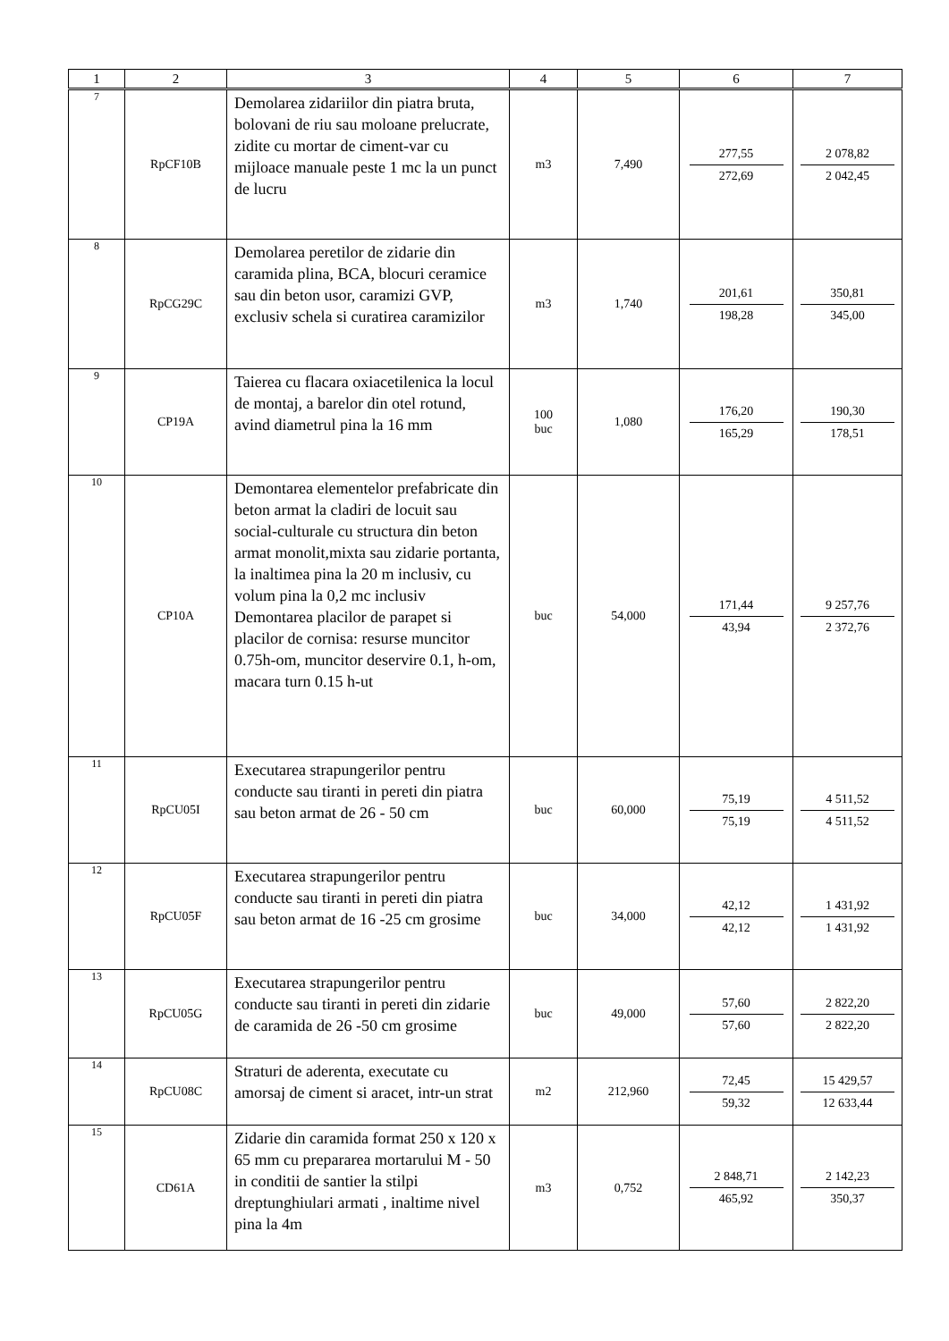| 1 | 2 | 3 | 4 | 5 | 6 | 7 |
| --- | --- | --- | --- | --- | --- | --- |
| 7 | RpCF10B | Demolarea zidariilor din piatra bruta, bolovani de riu sau moloane prelucrate, zidite cu mortar de ciment-var cu mijloace manuale peste 1 mc la un punct de lucru | m3 | 7,490 | 277,55 272,69 | 2 078,82 2 042,45 |
| 8 | RpCG29C | Demolarea peretilor de zidarie din caramida plina, BCA, blocuri ceramice sau din beton usor, caramizi GVP, exclusiv schela si curatirea caramizilor | m3 | 1,740 | 201,61 198,28 | 350,81 345,00 |
| 9 | CP19A | Taierea cu flacara oxiacetilenica la locul de montaj, a barelor din otel rotund, avind diametrul pina la 16 mm | 100 buc | 1,080 | 176,20 165,29 | 190,30 178,51 |
| 10 | CP10A | Demontarea elementelor prefabricate din beton armat la cladiri de locuit sau social-culturale cu structura din beton armat monolit,mixta sau zidarie portanta, la inaltimea pina la 20 m inclusiv, cu volum pina la 0,2 mc inclusiv Demontarea placilor de parapet si placilor de cornisa: resurse muncitor 0.75h-om, muncitor deservire 0.1, h-om, macara turn 0.15 h-ut | buc | 54,000 | 171,44 43,94 | 9 257,76 2 372,76 |
| 11 | RpCU05I | Executarea strapungerilor pentru conducte sau tiranti in pereti din piatra sau beton armat de 26 - 50 cm | buc | 60,000 | 75,19 75,19 | 4 511,52 4 511,52 |
| 12 | RpCU05F | Executarea strapungerilor pentru conducte sau tiranti in pereti din piatra sau beton armat de 16 -25 cm grosime | buc | 34,000 | 42,12 42,12 | 1 431,92 1 431,92 |
| 13 | RpCU05G | Executarea strapungerilor pentru conducte sau tiranti in pereti din zidarie de caramida de 26 -50 cm grosime | buc | 49,000 | 57,60 57,60 | 2 822,20 2 822,20 |
| 14 | RpCU08C | Straturi de aderenta, executate cu amorsaj de ciment si aracet, intr-un strat | m2 | 212,960 | 72,45 59,32 | 15 429,57 12 633,44 |
| 15 | CD61A | Zidarie din caramida format 250 x 120 x 65 mm cu prepararea mortarului M - 50 in conditii de santier la stilpi dreptunghiulari armati , inaltime nivel pina la 4m | m3 | 0,752 | 2 848,71 465,92 | 2 142,23 350,37 |